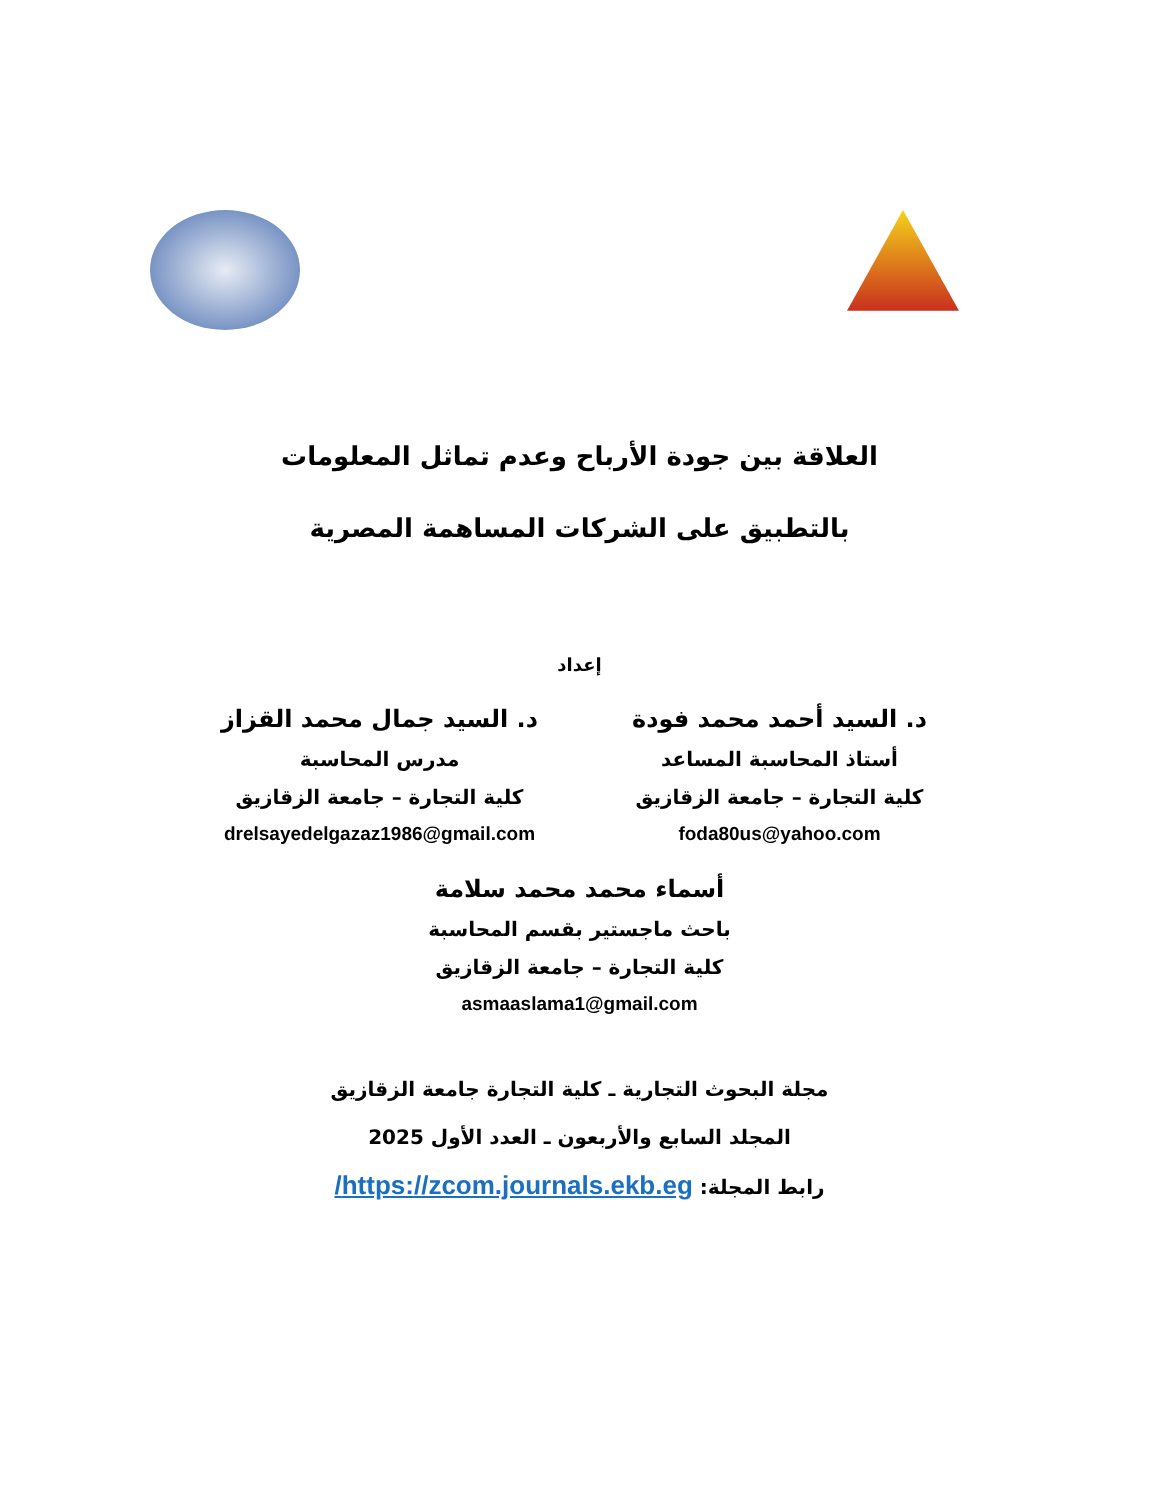العلاقة بين جودة الأرباح وعدم تماثل المعلومات
بالتطبيق على الشركات المساهمة المصرية
إعداد
د. السيد أحمد محمد فودة
أستاذ المحاسبة المساعد
كلية التجارة – جامعة الزقازيق
foda80us@yahoo.com
د. السيد جمال محمد القزاز
مدرس المحاسبة
كلية التجارة – جامعة الزقازيق
drelsayedelgazaz1986@gmail.com
أسماء محمد محمد سلامة
باحث ماجستير بقسم المحاسبة
كلية التجارة – جامعة الزقازيق
asmaaslama1@gmail.com
مجلة البحوث التجارية ـ كلية التجارة جامعة الزقازيق
المجلد السابع والأربعون ـ العدد الأول 2025
رابط المجلة: https://zcom.journals.ekb.eg/